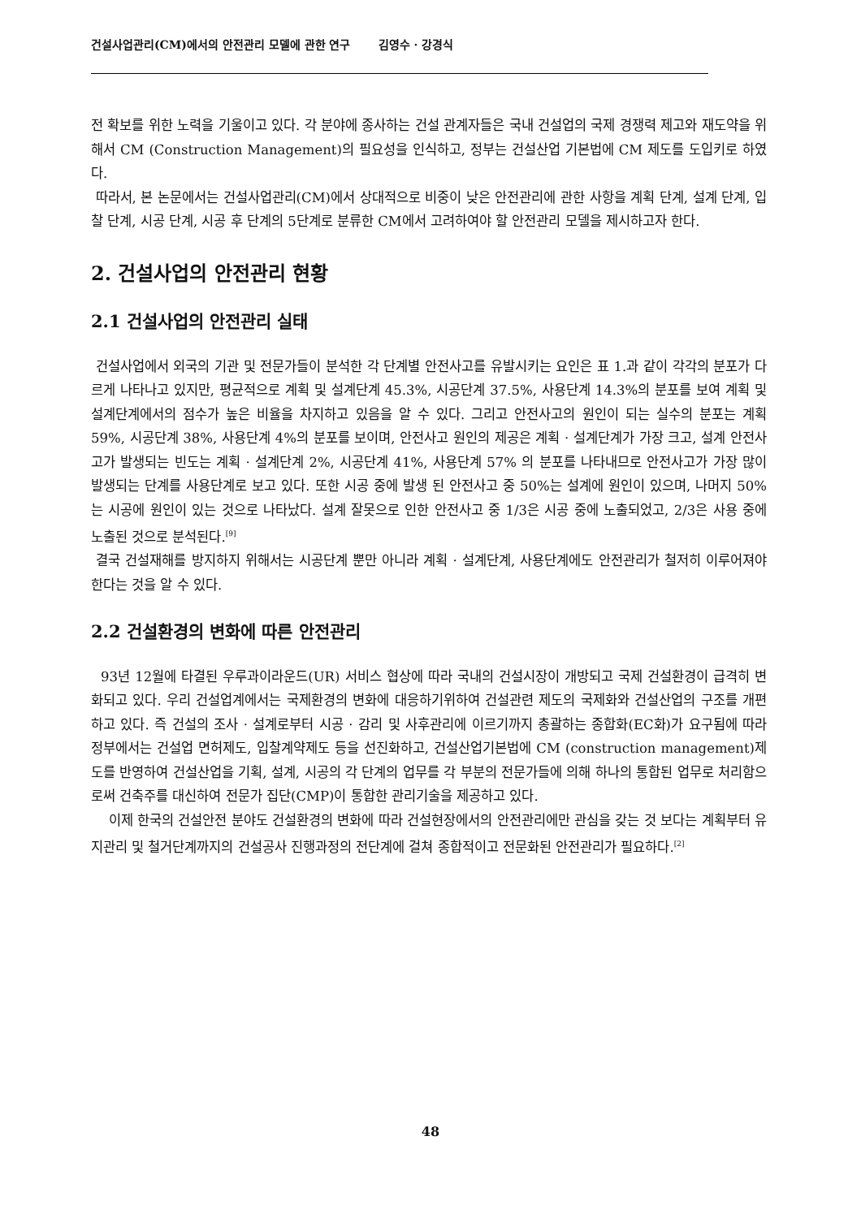건설사업관리(CM)에서의 안전관리 모델에 관한 연구 김영수 · 강경식
전 확보를 위한 노력을 기울이고 있다. 각 분야에 종사하는 건설 관계자들은 국내 건설업의 국제 경쟁력 제고와 재도약을 위해서 CM (Construction Management)의 필요성을 인식하고, 정부는 건설산업 기본법에 CM 제도를 도입키로 하였다.
따라서, 본 논문에서는 건설사업관리(CM)에서 상대적으로 비중이 낮은 안전관리에 관한 사항을 계획 단계, 설계 단계, 입찰 단계, 시공 단계, 시공 후 단계의 5단계로 분류한 CM에서 고려하여야 할 안전관리 모델을 제시하고자 한다.
2. 건설사업의 안전관리 현황
2.1 건설사업의 안전관리 실태
건설사업에서 외국의 기관 및 전문가들이 분석한 각 단계별 안전사고를 유발시키는 요인은 표 1.과 같이 각각의 분포가 다르게 나타나고 있지만, 평균적으로 계획 및 설계단계 45.3%, 시공단계 37.5%, 사용단계 14.3%의 분포를 보여 계획 및 설계단계에서의 점수가 높은 비율을 차지하고 있음을 알 수 있다. 그리고 안전사고의 원인이 되는 실수의 분포는 계획 59%, 시공단계 38%, 사용단계 4%의 분포를 보이며, 안전사고 원인의 제공은 계획 · 설계단계가 가장 크고, 설계 안전사고가 발생되는 빈도는 계획 · 설계단계 2%, 시공단계 41%, 사용단계 57% 의 분포를 나타내므로 안전사고가 가장 많이 발생되는 단계를 사용단계로 보고 있다. 또한 시공 중에 발생 된 안전사고 중 50%는 설계에 원인이 있으며, 나머지 50%는 시공에 원인이 있는 것으로 나타났다. 설계 잘못으로 인한 안전사고 중 1/3은 시공 중에 노출되었고, 2/3은 사용 중에 노출된 것으로 분석된다.<sup>[9]</sup>
결국 건설재해를 방지하지 위해서는 시공단계 뿐만 아니라 계획 · 설계단계, 사용단계에도 안전관리가 철저히 이루어져야 한다는 것을 알 수 있다.
2.2 건설환경의 변화에 따른 안전관리
93년 12월에 타결된 우루과이라운드(UR) 서비스 협상에 따라 국내의 건설시장이 개방되고 국제 건설환경이 급격히 변화되고 있다. 우리 건설업계에서는 국제환경의 변화에 대응하기위하여 건설관련 제도의 국제화와 건설산업의 구조를 개편하고 있다. 즉 건설의 조사 · 설계로부터 시공 · 감리 및 사후관리에 이르기까지 총괄하는 종합화(EC화)가 요구됨에 따라 정부에서는 건설업 면허제도, 입찰계약제도 등을 선진화하고, 건설산업기본법에 CM (construction management)제도를 반영하여 건설산업을 기획, 설계, 시공의 각 단계의 업무를 각 부분의 전문가들에 의해 하나의 통합된 업무로 처리함으로써 건축주를 대신하여 전문가 집단(CMP)이 통합한 관리기술을 제공하고 있다.
이제 한국의 건설안전 분야도 건설환경의 변화에 따라 건설현장에서의 안전관리에만 관심을 갖는 것 보다는 계획부터 유지관리 및 철거단계까지의 건설공사 진행과정의 전단계에 걸쳐 종합적이고 전문화된 안전관리가 필요하다.<sup>[2]</sup>
48